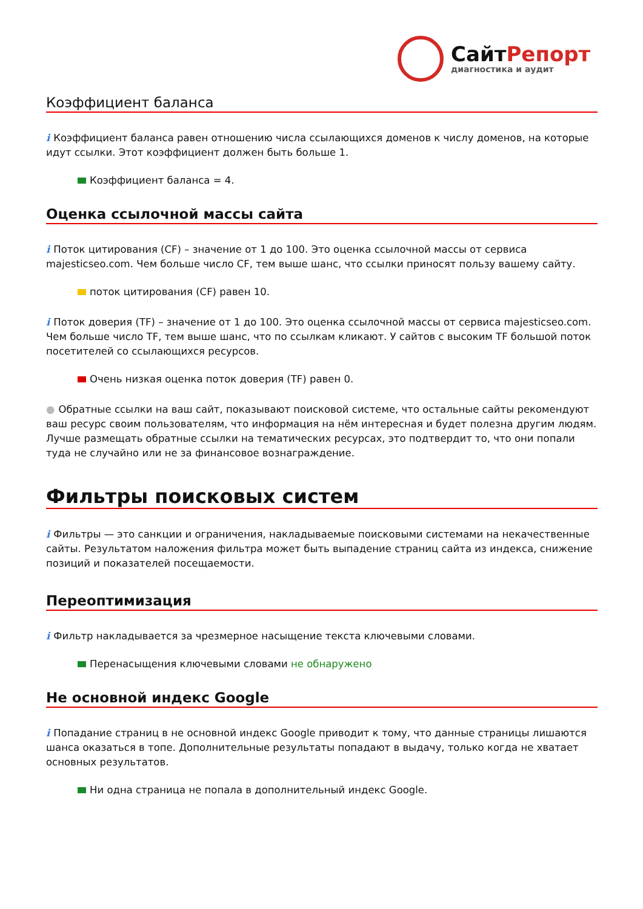СайтРепорт
диагностика и аудит
Коэффициент баланса
i Коэффициент баланса равен отношению числа ссылающихся доменов к числу доменов, на которые идут ссылки. Этот коэффициент должен быть больше 1.
Коэффициент баланса = 4.
Оценка ссылочной массы сайта
i Поток цитирования (CF) – значение от 1 до 100. Это оценка ссылочной массы от сервиса majesticseo.com. Чем больше число CF, тем выше шанс, что ссылки приносят пользу вашему сайту.
поток цитирования (CF) равен 10.
i Поток доверия (TF) – значение от 1 до 100. Это оценка ссылочной массы от сервиса majesticseo.com. Чем больше число TF, тем выше шанс, что по ссылкам кликают. У сайтов с высоким TF большой поток посетителей со ссылающихся ресурсов.
Очень низкая оценка поток доверия (TF) равен 0.
● Обратные ссылки на ваш сайт, показывают поисковой системе, что остальные сайты рекомендуют ваш ресурс своим пользователям, что информация на нём интересная и будет полезна другим людям.
Лучше размещать обратные ссылки на тематических ресурсах, это подтвердит то, что они попали туда не случайно или не за финансовое вознаграждение.
Фильтры поисковых систем
i Фильтры — это санкции и ограничения, накладываемые поисковыми системами на некачественные сайты. Результатом наложения фильтра может быть выпадение страниц сайта из индекса, снижение позиций и показателей посещаемости.
Переоптимизация
i Фильтр накладывается за чрезмерное насыщение текста ключевыми словами.
Перенасыщения ключевыми словами не обнаружено
Не основной индекс Google
i Попадание страниц в не основной индекс Google приводит к тому, что данные страницы лишаются шанса оказаться в топе. Дополнительные результаты попадают в выдачу, только когда не хватает основных результатов.
Ни одна страница не попала в дополнительный индекс Google.